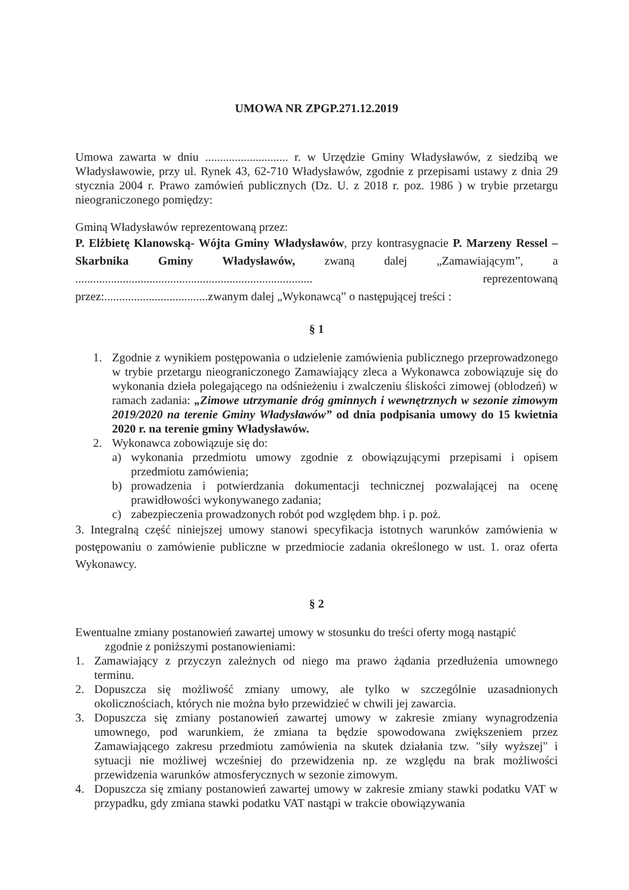UMOWA NR ZPGP.271.12.2019
Umowa zawarta w dniu ............................ r. w Urzędzie Gminy Władysławów, z siedzibą we Władysławowie, przy ul. Rynek 43, 62-710 Władysławów, zgodnie z przepisami ustawy z dnia 29 stycznia 2004 r. Prawo zamówień publicznych (Dz. U. z 2018 r. poz. 1986 ) w trybie przetargu nieograniczonego pomiędzy:
Gminą Władysławów reprezentowaną przez:
P. Elżbietę Klanowską- Wójta Gminy Władysławów, przy kontrasygnacie P. Marzeny Ressel – Skarbnika Gminy Władysławów, zwaną dalej „Zamawiającym”, a ................................................................................ reprezentowaną przez:...................................zwanym dalej „Wykonawcą” o następującej treści :
§ 1
1. Zgodnie z wynikiem postępowania o udzielenie zamówienia publicznego przeprowadzonego w trybie przetargu nieograniczonego Zamawiający zleca a Wykonawca zobowiązuje się do wykonania dzieła polegającego na odśnieżeniu i zwalczeniu śliskości zimowej (oblodzeń) w ramach zadania: „Zimowe utrzymanie dróg gminnych i wewnętrznych w sezonie zimowym 2019/2020 na terenie Gminy Władysławów” od dnia podpisania umowy do 15 kwietnia 2020 r. na terenie gminy Władysławów.
2. Wykonawca zobowiązuje się do:
a) wykonania przedmiotu umowy zgodnie z obowiązującymi przepisami i opisem przedmiotu zamówienia;
b) prowadzenia i potwierdzania dokumentacji technicznej pozwalającej na ocenę prawidłowości wykonywanego zadania;
c) zabezpieczenia prowadzonych robót pod względem bhp. i p. poż.
3. Integralną część niniejszej umowy stanowi specyfikacja istotnych warunków zamówienia w postępowaniu o zamówienie publiczne w przedmiocie zadania określonego w ust. 1. oraz oferta Wykonawcy.
§ 2
Ewentualne zmiany postanowień zawartej umowy w stosunku do treści oferty mogą nastąpić
zgodnie z poniższymi postanowieniami:
1. Zamawiający z przyczyn zależnych od niego ma prawo żądania przedłużenia umownego terminu.
2. Dopuszcza się możliwość zmiany umowy, ale tylko w szczególnie uzasadnionych okolicznościach, których nie można było przewidzieć w chwili jej zawarcia.
3. Dopuszcza się zmiany postanowień zawartej umowy w zakresie zmiany wynagrodzenia umownego, pod warunkiem, że zmiana ta będzie spowodowana zwiększeniem przez Zamawiającego zakresu przedmiotu zamówienia na skutek działania tzw. "siły wyższej" i sytuacji nie możliwej wcześniej do przewidzenia np. ze względu na brak możliwości przewidzenia warunków atmosferycznych w sezonie zimowym.
4. Dopuszcza się zmiany postanowień zawartej umowy w zakresie zmiany stawki podatku VAT w przypadku, gdy zmiana stawki podatku VAT nastąpi w trakcie obowiązywania